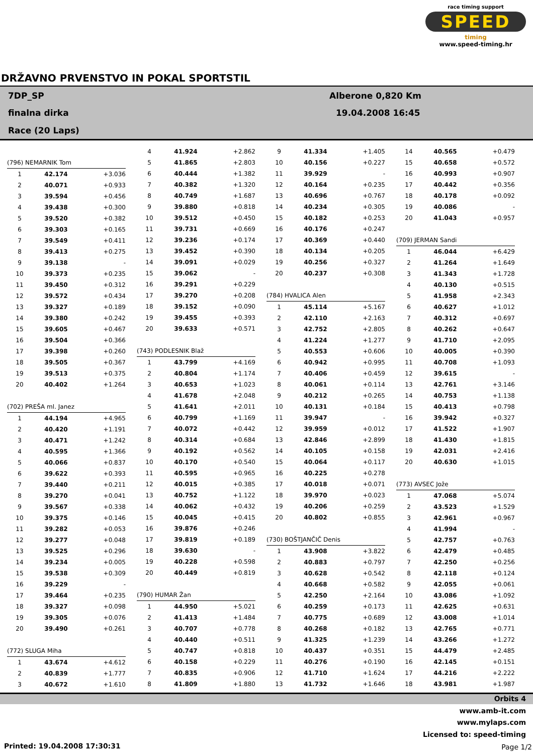race timing support
SPEED
timing
www.speed-timing.hr
DRŽAVNO PRVENSTVO IN POKAL SPORTSTIL
7DP_SP
finalna dirka
Race (20 Laps)
Alberone 0,820 Km
19.04.2008 16:45
| (796) NEMARNIK Tom | | |
| 1 | 42.174 | +3.036 |
| 2 | 40.071 | +0.933 |
| 3 | 39.594 | +0.456 |
| 4 | 39.438 | +0.300 |
| 5 | 39.520 | +0.382 |
| 6 | 39.303 | +0.165 |
| 7 | 39.549 | +0.411 |
| 8 | 39.413 | +0.275 |
| 9 | 39.138 | - |
| 10 | 39.373 | +0.235 |
| 11 | 39.450 | +0.312 |
| 12 | 39.572 | +0.434 |
| 13 | 39.327 | +0.189 |
| 14 | 39.380 | +0.242 |
| 15 | 39.605 | +0.467 |
| 16 | 39.504 | +0.366 |
| 17 | 39.398 | +0.260 |
| 18 | 39.505 | +0.367 |
| 19 | 39.513 | +0.375 |
| 20 | 40.402 | +1.264 |
| (702) PREŠA ml. Janez | | |
| 1 | 44.194 | +4.965 |
| 2 | 40.420 | +1.191 |
| 3 | 40.471 | +1.242 |
| 4 | 40.595 | +1.366 |
| 5 | 40.066 | +0.837 |
| 6 | 39.622 | +0.393 |
| 7 | 39.440 | +0.211 |
| 8 | 39.270 | +0.041 |
| 9 | 39.567 | +0.338 |
| 10 | 39.375 | +0.146 |
| 11 | 39.282 | +0.053 |
| 12 | 39.277 | +0.048 |
| 13 | 39.525 | +0.296 |
| 14 | 39.234 | +0.005 |
| 15 | 39.538 | +0.309 |
| 16 | 39.229 | - |
| 17 | 39.464 | +0.235 |
| 18 | 39.327 | +0.098 |
| 19 | 39.305 | +0.076 |
| 20 | 39.490 | +0.261 |
| (772) SLUGA Miha | | |
| 1 | 43.674 | +4.612 |
| 2 | 40.839 | +1.777 |
| 3 | 40.672 | +1.610 |
| 4 | 41.924 | +2.862 |
| 5 | 41.865 | +2.803 |
| 6 | 40.444 | +1.382 |
| 7 | 40.382 | +1.320 |
| 8 | 40.749 | +1.687 |
| 9 | 39.880 | +0.818 |
| 10 | 39.512 | +0.450 |
| 11 | 39.731 | +0.669 |
| 12 | 39.236 | +0.174 |
| 13 | 39.452 | +0.390 |
| 14 | 39.091 | +0.029 |
| 15 | 39.062 | - |
| 16 | 39.291 | +0.229 |
| 17 | 39.270 | +0.208 |
| 18 | 39.152 | +0.090 |
| 19 | 39.455 | +0.393 |
| 20 | 39.633 | +0.571 |
| (743) PODLESNIK Blaž | | |
| 1 | 43.799 | +4.169 |
| 2 | 40.804 | +1.174 |
| 3 | 40.653 | +1.023 |
| 4 | 41.678 | +2.048 |
| 5 | 41.641 | +2.011 |
| 6 | 40.799 | +1.169 |
| 7 | 40.072 | +0.442 |
| 8 | 40.314 | +0.684 |
| 9 | 40.192 | +0.562 |
| 10 | 40.170 | +0.540 |
| 11 | 40.595 | +0.965 |
| 12 | 40.015 | +0.385 |
| 13 | 40.752 | +1.122 |
| 14 | 40.062 | +0.432 |
| 15 | 40.045 | +0.415 |
| 16 | 39.876 | +0.246 |
| 17 | 39.819 | +0.189 |
| 18 | 39.630 | - |
| 19 | 40.228 | +0.598 |
| 20 | 40.449 | +0.819 |
| (790) HUMAR Žan | | |
| 1 | 44.950 | +5.021 |
| 2 | 41.413 | +1.484 |
| 3 | 40.707 | +0.778 |
| 4 | 40.440 | +0.511 |
| 5 | 40.747 | +0.818 |
| 6 | 40.158 | +0.229 |
| 7 | 40.835 | +0.906 |
| 8 | 41.809 | +1.880 |
| 9 | 41.334 | +1.405 |
| 10 | 40.156 | +0.227 |
| 11 | 39.929 | - |
| 12 | 40.164 | +0.235 |
| 13 | 40.696 | +0.767 |
| 14 | 40.234 | +0.305 |
| 15 | 40.182 | +0.253 |
| 16 | 40.176 | +0.247 |
| 17 | 40.369 | +0.440 |
| 18 | 40.134 | +0.205 |
| 19 | 40.256 | +0.327 |
| 20 | 40.237 | +0.308 |
| (784) HVALICA Alen | | |
| 1 | 45.114 | +5.167 |
| 2 | 42.110 | +2.163 |
| 3 | 42.752 | +2.805 |
| 4 | 41.224 | +1.277 |
| 5 | 40.553 | +0.606 |
| 6 | 40.942 | +0.995 |
| 7 | 40.406 | +0.459 |
| 8 | 40.061 | +0.114 |
| 9 | 40.212 | +0.265 |
| 10 | 40.131 | +0.184 |
| 11 | 39.947 | - |
| 12 | 39.959 | +0.012 |
| 13 | 42.846 | +2.899 |
| 14 | 40.105 | +0.158 |
| 15 | 40.064 | +0.117 |
| 16 | 40.225 | +0.278 |
| 17 | 40.018 | +0.071 |
| 18 | 39.970 | +0.023 |
| 19 | 40.206 | +0.259 |
| 20 | 40.802 | +0.855 |
| (730) BOŠTJANČIČ Denis | | |
| 1 | 43.908 | +3.822 |
| 2 | 40.883 | +0.797 |
| 3 | 40.628 | +0.542 |
| 4 | 40.668 | +0.582 |
| 5 | 42.250 | +2.164 |
| 6 | 40.259 | +0.173 |
| 7 | 40.775 | +0.689 |
| 8 | 40.268 | +0.182 |
| 9 | 41.325 | +1.239 |
| 10 | 40.437 | +0.351 |
| 11 | 40.276 | +0.190 |
| 12 | 41.710 | +1.624 |
| 13 | 41.732 | +1.646 |
| 14 | 40.565 | +0.479 |
| 15 | 40.658 | +0.572 |
| 16 | 40.993 | +0.907 |
| 17 | 40.442 | +0.356 |
| 18 | 40.178 | +0.092 |
| 19 | 40.086 | - |
| 20 | 41.043 | +0.957 |
| (709) JERMAN Sandi | | |
| 1 | 46.044 | +6.429 |
| 2 | 41.264 | +1.649 |
| 3 | 41.343 | +1.728 |
| 4 | 40.130 | +0.515 |
| 5 | 41.958 | +2.343 |
| 6 | 40.627 | +1.012 |
| 7 | 40.312 | +0.697 |
| 8 | 40.262 | +0.647 |
| 9 | 41.710 | +2.095 |
| 10 | 40.005 | +0.390 |
| 11 | 40.708 | +1.093 |
| 12 | 39.615 | - |
| 13 | 42.761 | +3.146 |
| 14 | 40.753 | +1.138 |
| 15 | 40.413 | +0.798 |
| 16 | 39.942 | +0.327 |
| 17 | 41.522 | +1.907 |
| 18 | 41.430 | +1.815 |
| 19 | 42.031 | +2.416 |
| 20 | 40.630 | +1.015 |
| (773) AVSEC Jože | | |
| 1 | 47.068 | +5.074 |
| 2 | 43.523 | +1.529 |
| 3 | 42.961 | +0.967 |
| 4 | 41.994 | - |
| 5 | 42.757 | +0.763 |
| 6 | 42.479 | +0.485 |
| 7 | 42.250 | +0.256 |
| 8 | 42.118 | +0.124 |
| 9 | 42.055 | +0.061 |
| 10 | 43.086 | +1.092 |
| 11 | 42.625 | +0.631 |
| 12 | 43.008 | +1.014 |
| 13 | 42.765 | +0.771 |
| 14 | 43.266 | +1.272 |
| 15 | 44.479 | +2.485 |
| 16 | 42.145 | +0.151 |
| 17 | 44.216 | +2.222 |
| 18 | 43.981 | +1.987 |
Orbits 4
www.amb-it.com
www.mylaps.com
Licensed to: speed-timing
Printed: 19.04.2008 17:30:31 Page 1/2